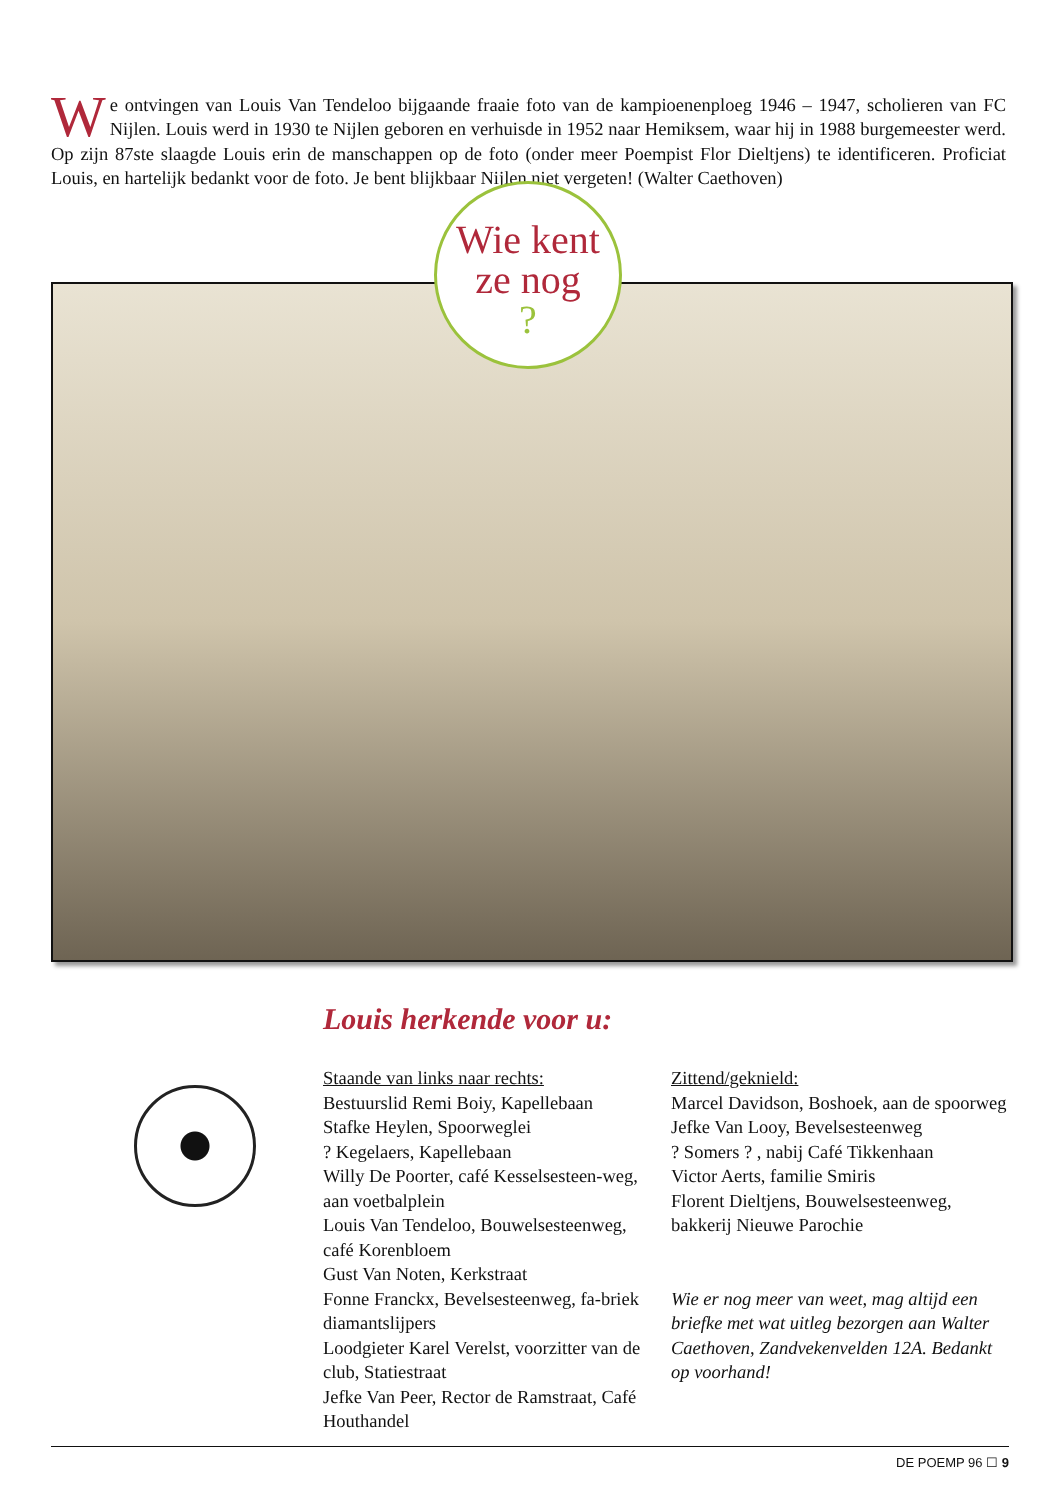We ontvingen van Louis Van Tendeloo bijgaande fraaie foto van de kampioenenploeg 1946 – 1947, scholieren van FC Nijlen. Louis werd in 1930 te Nijlen geboren en verhuisde in 1952 naar Hemiksem, waar hij in 1988 burgemeester werd. Op zijn 87ste slaagde Louis erin de manschappen op de foto (onder meer Poempist Flor Dieltjens) te identificeren. Proficiat Louis, en hartelijk bedankt voor de foto. Je bent blijkbaar Nijlen niet vergeten! (Walter Caethoven)
Wie kent
ze nog
?
Louis herkende voor u:
Staande van links naar rechts:
Bestuurslid Remi Boiy, Kapellebaan
Stafke Heylen, Spoorweglei
? Kegelaers, Kapellebaan
Willy De Poorter, café Kesselsesteen-weg, aan voetbalplein
Louis Van Tendeloo, Bouwelsesteenweg, café Korenbloem
Gust Van Noten, Kerkstraat
Fonne Franckx, Bevelsesteenweg, fa-briek diamantslijpers
Loodgieter Karel Verelst, voorzitter van de club, Statiestraat
Jefke Van Peer, Rector de Ramstraat, Café Houthandel
Zittend/geknield:
Marcel Davidson, Boshoek, aan de spoorweg
Jefke Van Looy, Bevelsesteenweg
? Somers ? , nabij Café Tikkenhaan
Victor Aerts, familie Smiris
Florent Dieltjens, Bouwelsesteenweg, bakkerij Nieuwe Parochie
Wie er nog meer van weet, mag altijd een briefke met wat uitleg bezorgen aan Walter Caethoven, Zandvekenvelden 12A. Bedankt op voorhand!
DE POEMP 96 ☐ 9